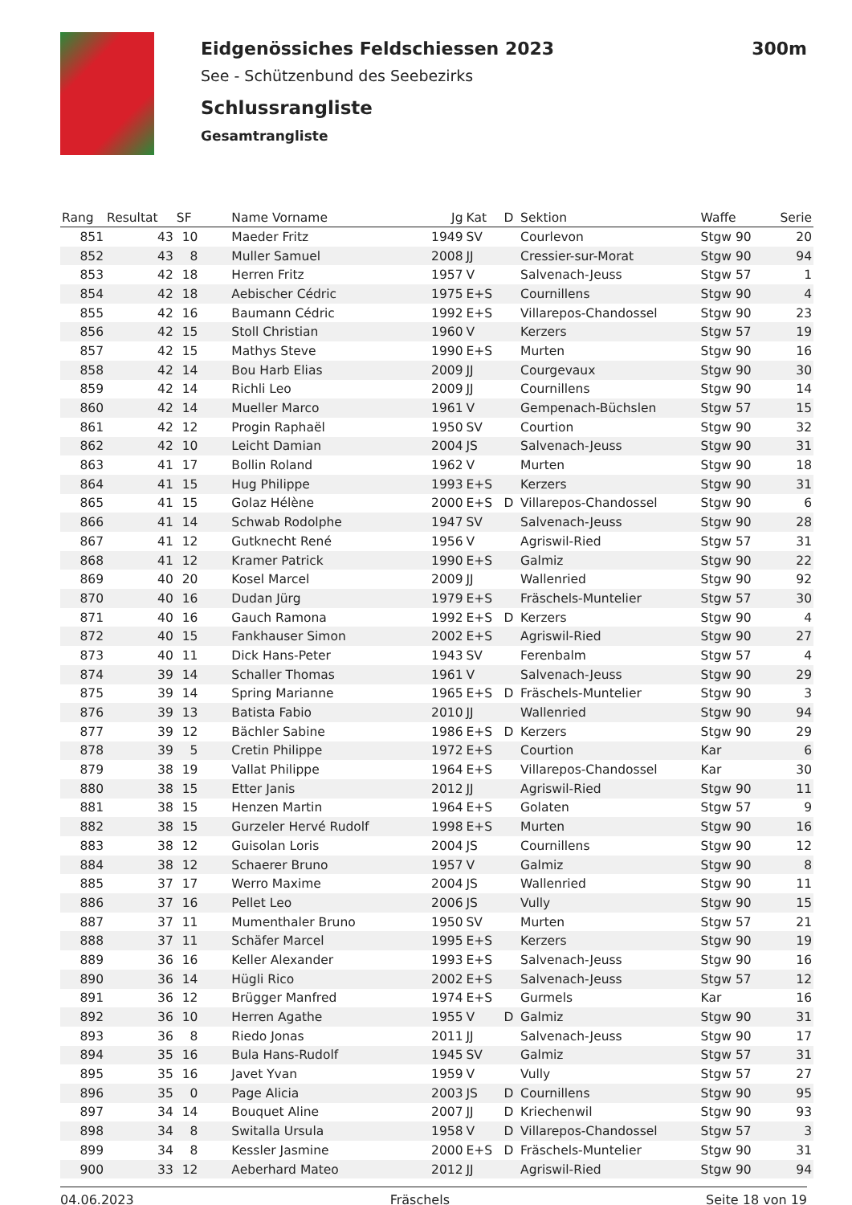Eidgenössiches Feldschiessen 2023 300m
See - Schützenbund des Seebezirks
Schlussrangliste
Gesamtrangliste
| Rang | Resultat | SF | Name Vorname | Jg | Kat | D | Sektion | Waffe | Serie |
| --- | --- | --- | --- | --- | --- | --- | --- | --- | --- |
| 851 | 43 | 10 | Maeder Fritz | 1949 | SV | | Courlevon | Stgw 90 | 20 |
| 852 | 43 | 8 | Muller Samuel | 2008 | JJ | | Cressier-sur-Morat | Stgw 90 | 94 |
| 853 | 42 | 18 | Herren Fritz | 1957 | V | | Salvenach-Jeuss | Stgw 57 | 1 |
| 854 | 42 | 18 | Aebischer Cédric | 1975 | E+S | | Cournillens | Stgw 90 | 4 |
| 855 | 42 | 16 | Baumann Cédric | 1992 | E+S | | Villarepos-Chandossel | Stgw 90 | 23 |
| 856 | 42 | 15 | Stoll Christian | 1960 | V | | Kerzers | Stgw 57 | 19 |
| 857 | 42 | 15 | Mathys Steve | 1990 | E+S | | Murten | Stgw 90 | 16 |
| 858 | 42 | 14 | Bou Harb Elias | 2009 | JJ | | Courgevaux | Stgw 90 | 30 |
| 859 | 42 | 14 | Richli Leo | 2009 | JJ | | Cournillens | Stgw 90 | 14 |
| 860 | 42 | 14 | Mueller Marco | 1961 | V | | Gempenach-Büchslen | Stgw 57 | 15 |
| 861 | 42 | 12 | Progin Raphaël | 1950 | SV | | Courtion | Stgw 90 | 32 |
| 862 | 42 | 10 | Leicht Damian | 2004 | JS | | Salvenach-Jeuss | Stgw 90 | 31 |
| 863 | 41 | 17 | Bollin Roland | 1962 | V | | Murten | Stgw 90 | 18 |
| 864 | 41 | 15 | Hug Philippe | 1993 | E+S | | Kerzers | Stgw 90 | 31 |
| 865 | 41 | 15 | Golaz Hélène | 2000 | E+S | D | Villarepos-Chandossel | Stgw 90 | 6 |
| 866 | 41 | 14 | Schwab Rodolphe | 1947 | SV | | Salvenach-Jeuss | Stgw 90 | 28 |
| 867 | 41 | 12 | Gutknecht René | 1956 | V | | Agriswil-Ried | Stgw 57 | 31 |
| 868 | 41 | 12 | Kramer Patrick | 1990 | E+S | | Galmiz | Stgw 90 | 22 |
| 869 | 40 | 20 | Kosel Marcel | 2009 | JJ | | Wallenried | Stgw 90 | 92 |
| 870 | 40 | 16 | Dudan Jürg | 1979 | E+S | | Fräschels-Muntelier | Stgw 57 | 30 |
| 871 | 40 | 16 | Gauch Ramona | 1992 | E+S | D | Kerzers | Stgw 90 | 4 |
| 872 | 40 | 15 | Fankhauser Simon | 2002 | E+S | | Agriswil-Ried | Stgw 90 | 27 |
| 873 | 40 | 11 | Dick Hans-Peter | 1943 | SV | | Ferenbalm | Stgw 57 | 4 |
| 874 | 39 | 14 | Schaller Thomas | 1961 | V | | Salvenach-Jeuss | Stgw 90 | 29 |
| 875 | 39 | 14 | Spring Marianne | 1965 | E+S | D | Fräschels-Muntelier | Stgw 90 | 3 |
| 876 | 39 | 13 | Batista Fabio | 2010 | JJ | | Wallenried | Stgw 90 | 94 |
| 877 | 39 | 12 | Bächler Sabine | 1986 | E+S | D | Kerzers | Stgw 90 | 29 |
| 878 | 39 | 5 | Cretin Philippe | 1972 | E+S | | Courtion | Kar | 6 |
| 879 | 38 | 19 | Vallat Philippe | 1964 | E+S | | Villarepos-Chandossel | Kar | 30 |
| 880 | 38 | 15 | Etter Janis | 2012 | JJ | | Agriswil-Ried | Stgw 90 | 11 |
| 881 | 38 | 15 | Henzen Martin | 1964 | E+S | | Golaten | Stgw 57 | 9 |
| 882 | 38 | 15 | Gurzeler Hervé Rudolf | 1998 | E+S | | Murten | Stgw 90 | 16 |
| 883 | 38 | 12 | Guisolan Loris | 2004 | JS | | Cournillens | Stgw 90 | 12 |
| 884 | 38 | 12 | Schaerer Bruno | 1957 | V | | Galmiz | Stgw 90 | 8 |
| 885 | 37 | 17 | Werro Maxime | 2004 | JS | | Wallenried | Stgw 90 | 11 |
| 886 | 37 | 16 | Pellet Leo | 2006 | JS | | Vully | Stgw 90 | 15 |
| 887 | 37 | 11 | Mumenthaler Bruno | 1950 | SV | | Murten | Stgw 57 | 21 |
| 888 | 37 | 11 | Schäfer Marcel | 1995 | E+S | | Kerzers | Stgw 90 | 19 |
| 889 | 36 | 16 | Keller Alexander | 1993 | E+S | | Salvenach-Jeuss | Stgw 90 | 16 |
| 890 | 36 | 14 | Hügli Rico | 2002 | E+S | | Salvenach-Jeuss | Stgw 57 | 12 |
| 891 | 36 | 12 | Brügger Manfred | 1974 | E+S | | Gurmels | Kar | 16 |
| 892 | 36 | 10 | Herren Agathe | 1955 | V | D | Galmiz | Stgw 90 | 31 |
| 893 | 36 | 8 | Riedo Jonas | 2011 | JJ | | Salvenach-Jeuss | Stgw 90 | 17 |
| 894 | 35 | 16 | Bula Hans-Rudolf | 1945 | SV | | Galmiz | Stgw 57 | 31 |
| 895 | 35 | 16 | Javet Yvan | 1959 | V | | Vully | Stgw 57 | 27 |
| 896 | 35 | 0 | Page Alicia | 2003 | JS | D | Cournillens | Stgw 90 | 95 |
| 897 | 34 | 14 | Bouquet Aline | 2007 | JJ | D | Kriechenwil | Stgw 90 | 93 |
| 898 | 34 | 8 | Switalla Ursula | 1958 | V | D | Villarepos-Chandossel | Stgw 57 | 3 |
| 899 | 34 | 8 | Kessler Jasmine | 2000 | E+S | D | Fräschels-Muntelier | Stgw 90 | 31 |
| 900 | 33 | 12 | Aeberhard Mateo | 2012 | JJ | | Agriswil-Ried | Stgw 90 | 94 |
04.06.2023 Fräschels Seite 18 von 19